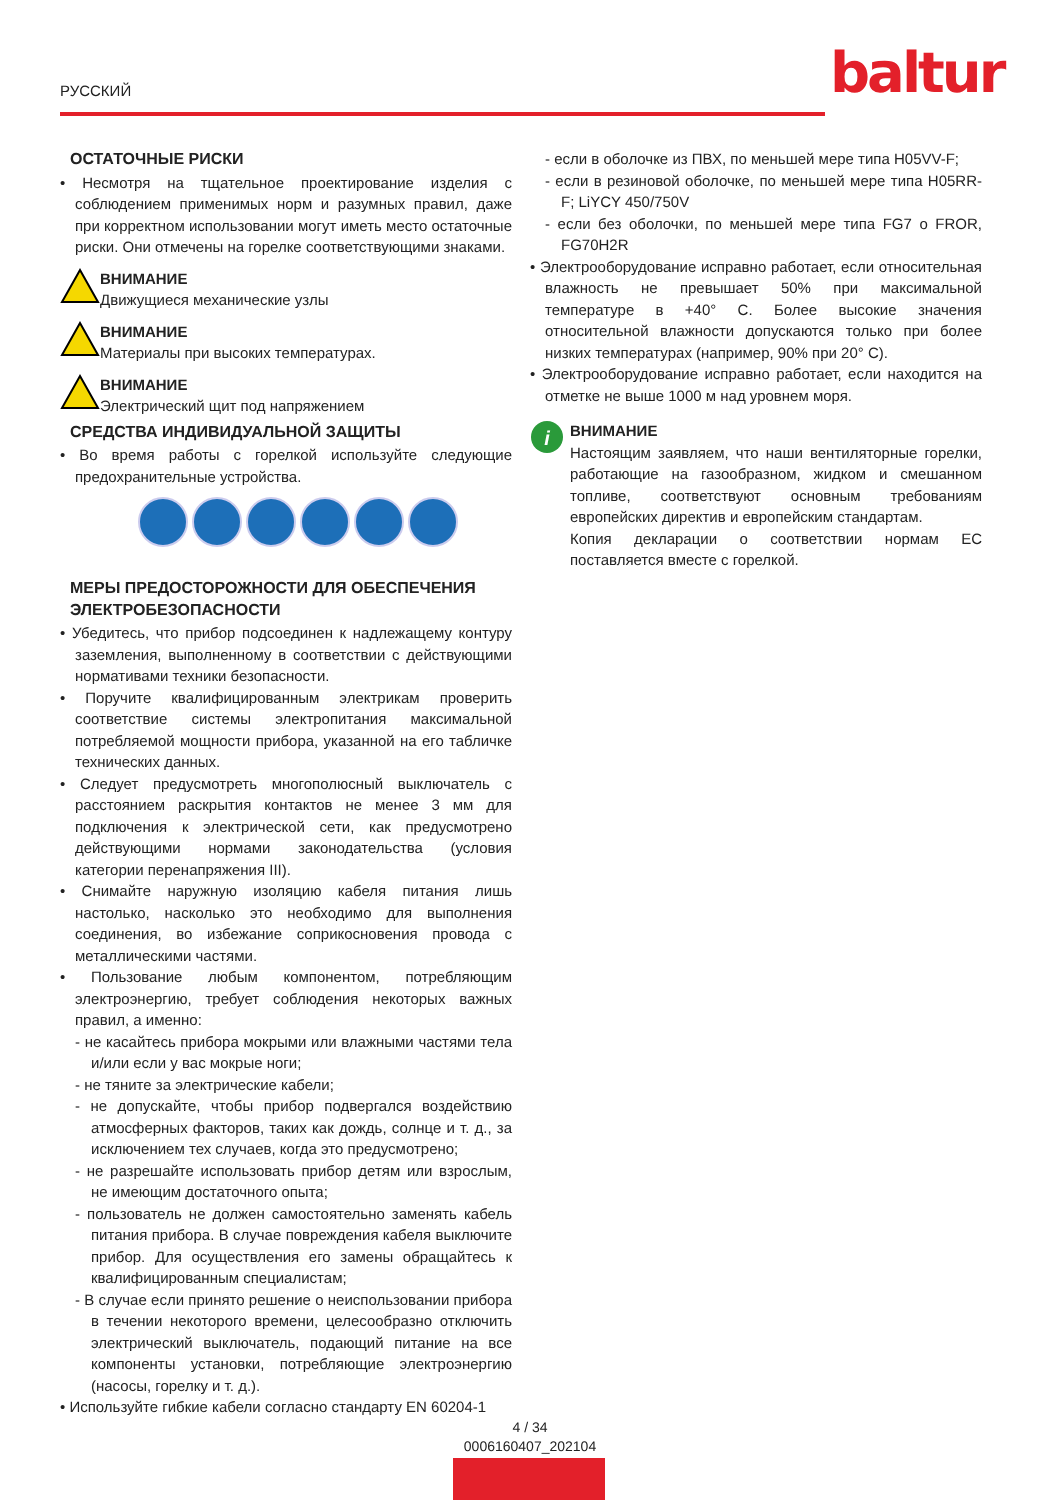РУССКИЙ baltur
ОСТАТОЧНЫЕ РИСКИ
• Несмотря на тщательное проектирование изделия с соблюдением применимых норм и разумных правил, даже при корректном использовании могут иметь место остаточные риски. Они отмечены на горелке соответствующими знаками.
ВНИМАНИЕ
Движущиеся механические узлы
ВНИМАНИЕ
Материалы при высоких температурах.
ВНИМАНИЕ
Электрический щит под напряжением
СРЕДСТВА ИНДИВИДУАЛЬНОЙ ЗАЩИТЫ
• Во время работы с горелкой используйте следующие предохранительные устройства.
МЕРЫ ПРЕДОСТОРОЖНОСТИ ДЛЯ ОБЕСПЕЧЕНИЯ ЭЛЕКТРОБЕЗОПАСНОСТИ
• Убедитесь, что прибор подсоединен к надлежащему контуру заземления, выполненному в соответствии с действующими нормативами техники безопасности.
• Поручите квалифицированным электрикам проверить соответствие системы электропитания максимальной потребляемой мощности прибора, указанной на его табличке технических данных.
• Следует предусмотреть многополюсный выключатель с расстоянием раскрытия контактов не менее 3 мм для подключения к электрической сети, как предусмотрено действующими нормами законодательства (условия категории перенапряжения III).
• Снимайте наружную изоляцию кабеля питания лишь настолько, насколько это необходимо для выполнения соединения, во избежание соприкосновения провода с металлическими частями.
• Пользование любым компонентом, потребляющим электроэнергию, требует соблюдения некоторых важных правил, а именно:
- не касайтесь прибора мокрыми или влажными частями тела и/или если у вас мокрые ноги;
- не тяните за электрические кабели;
- не допускайте, чтобы прибор подвергался воздействию атмосферных факторов, таких как дождь, солнце и т. д., за исключением тех случаев, когда это предусмотрено;
- не разрешайте использовать прибор детям или взрослым, не имеющим достаточного опыта;
- пользователь не должен самостоятельно заменять кабель питания прибора. В случае повреждения кабеля выключите прибор. Для осуществления его замены обращайтесь к квалифицированным специалистам;
- В случае если принято решение о неиспользовании прибора в течении некоторого времени, целесообразно отключить электрический выключатель, подающий питание на все компоненты установки, потребляющие электроэнергию (насосы, горелку и т. д.).
• Используйте гибкие кабели согласно стандарту EN 60204-1
- если в оболочке из ПВХ, по меньшей мере типа H05VV-F;
- если в резиновой оболочке, по меньшей мере типа H05RR-F; LiYCY 450/750V
- если без оболочки, по меньшей мере типа FG7 o FROR, FG70H2R
• Электрооборудование исправно работает, если относительная влажность не превышает 50% при максимальной температуре в +40° C. Более высокие значения относительной влажности допускаются только при более низких температурах (например, 90% при 20° C).
• Электрооборудование исправно работает, если находится на отметке не выше 1000 м над уровнем моря.
i
ВНИМАНИЕ
Настоящим заявляем, что наши вентиляторные горелки, работающие на газообразном, жидком и смешанном топливе, соответствуют основным требованиям европейских директив и европейским стандартам.
Копия декларации о соответствии нормам ЕС поставляется вместе с горелкой.
4 / 34
0006160407_202104